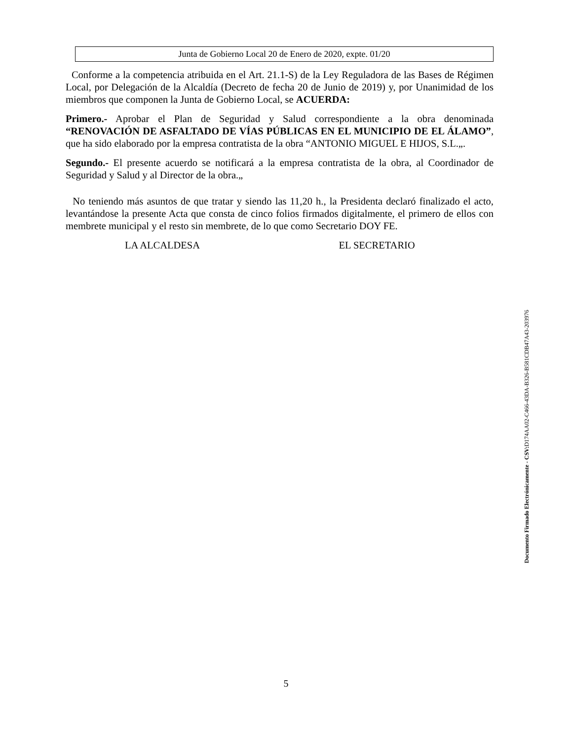Junta de Gobierno Local 20 de Enero de 2020, expte. 01/20
Conforme a la competencia atribuida en el Art. 21.1-S) de la Ley Reguladora de las Bases de Régimen Local, por Delegación de la Alcaldía (Decreto de fecha 20 de Junio de 2019) y, por Unanimidad de los miembros que componen la Junta de Gobierno Local, se ACUERDA:
Primero.- Aprobar el Plan de Seguridad y Salud correspondiente a la obra denominada “RENOVACIÓN DE ASFALTADO DE VÍAS PÚBLICAS EN EL MUNICIPIO DE EL ÁLAMO”, que ha sido elaborado por la empresa contratista de la obra “ANTONIO MIGUEL E HIJOS, S.L.„.
Segundo.- El presente acuerdo se notificará a la empresa contratista de la obra, al Coordinador de Seguridad y Salud y al Director de la obra.„
No teniendo más asuntos de que tratar y siendo las 11,20 h., la Presidenta declaró finalizado el acto, levantándose la presente Acta que consta de cinco folios firmados digitalmente, el primero de ellos con membrete municipal y el resto sin membrete, de lo que como Secretario DOY FE.
LA ALCALDESA EL SECRETARIO
Documento Firmado Electrónicamente - CSV: D174AA02-C466-43DA-B326-B581CDB47A43-203976
5